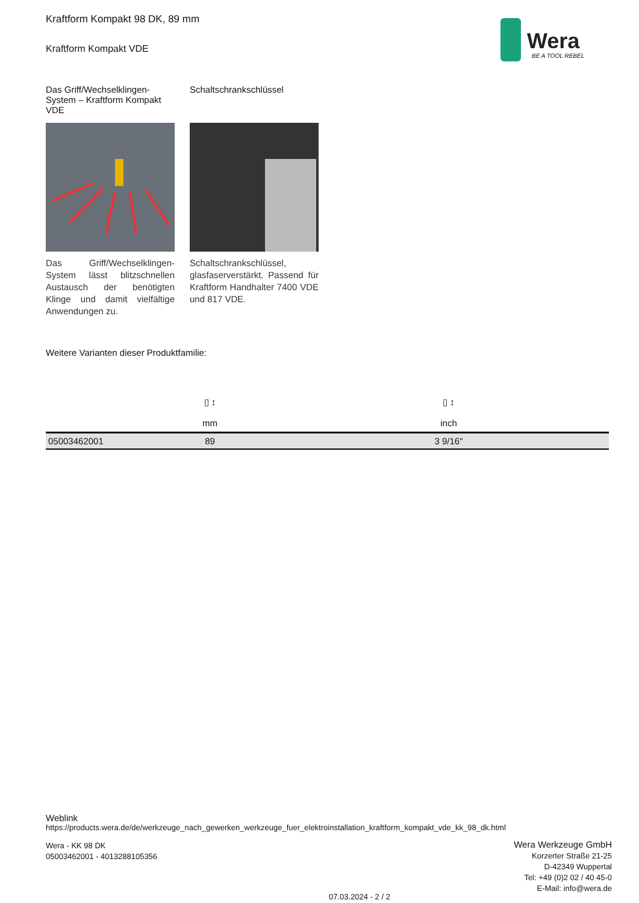Wera
BE A TOOL REBEL
Kraftform Kompakt 98 DK, 89 mm
Kraftform Kompakt VDE
Das Griff/Wechselklingen-System – Kraftform Kompakt VDE
Das Griff/Wechselklingen-System lässt blitzschnellen Austausch der benötigten Klinge und damit vielfältige Anwendungen zu.
Schaltschrankschlüssel
Schaltschrankschlüssel, glasfaserverstärkt. Passend für Kraftform Handhalter 7400 VDE und 817 VDE.
Weitere Varianten dieser Produktfamilie:
| | ▯ ↕ mm | ▯ ↕ inch |
| --- | --- | --- |
| 05003462001 | 89 | 3 9/16" |
Weblink
https://products.wera.de/de/werkzeuge_nach_gewerken_werkzeuge_fuer_elektroinstallation_kraftform_kompakt_vde_kk_98_dk.html
Wera - KK 98 DK
05003462001 - 4013288105356
07.03.2024 - 2 / 2
Wera Werkzeuge GmbH
Korzerter Straße 21-25
D-42349 Wuppertal
Tel: +49 (0)2 02 / 40 45-0
E-Mail: info@wera.de